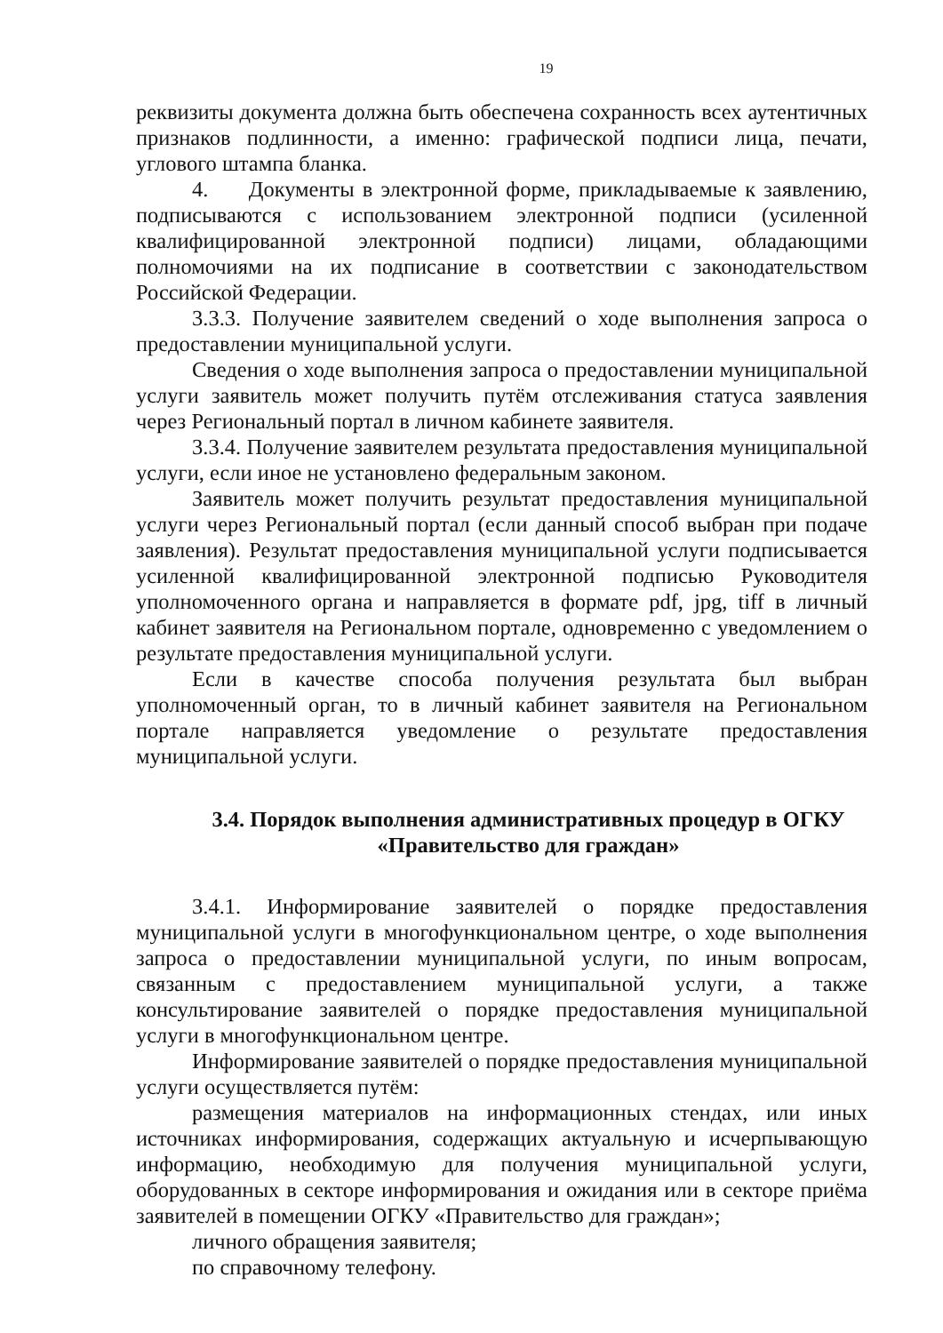19
реквизиты документа должна быть обеспечена сохранность всех аутентичных признаков подлинности, а именно: графической подписи лица, печати, углового штампа бланка.
4. Документы в электронной форме, прикладываемые к заявлению, подписываются с использованием электронной подписи (усиленной квалифицированной электронной подписи) лицами, обладающими полномочиями на их подписание в соответствии с законодательством Российской Федерации.
3.3.3. Получение заявителем сведений о ходе выполнения запроса о предоставлении муниципальной услуги.
Сведения о ходе выполнения запроса о предоставлении муниципальной услуги заявитель может получить путём отслеживания статуса заявления через Региональный портал в личном кабинете заявителя.
3.3.4. Получение заявителем результата предоставления муниципальной услуги, если иное не установлено федеральным законом.
Заявитель может получить результат предоставления муниципальной услуги через Региональный портал (если данный способ выбран при подаче заявления). Результат предоставления муниципальной услуги подписывается усиленной квалифицированной электронной подписью Руководителя уполномоченного органа и направляется в формате pdf, jpg, tiff в личный кабинет заявителя на Региональном портале, одновременно с уведомлением о результате предоставления муниципальной услуги.
Если в качестве способа получения результата был выбран уполномоченный орган, то в личный кабинет заявителя на Региональном портале направляется уведомление о результате предоставления муниципальной услуги.
3.4. Порядок выполнения административных процедур в ОГКУ
«Правительство для граждан»
3.4.1. Информирование заявителей о порядке предоставления муниципальной услуги в многофункциональном центре, о ходе выполнения запроса о предоставлении муниципальной услуги, по иным вопросам, связанным с предоставлением муниципальной услуги, а также консультирование заявителей о порядке предоставления муниципальной услуги в многофункциональном центре.
Информирование заявителей о порядке предоставления муниципальной услуги осуществляется путём:
размещения материалов на информационных стендах, или иных источниках информирования, содержащих актуальную и исчерпывающую информацию, необходимую для получения муниципальной услуги, оборудованных в секторе информирования и ожидания или в секторе приёма заявителей в помещении ОГКУ «Правительство для граждан»;
личного обращения заявителя;
по справочному телефону.